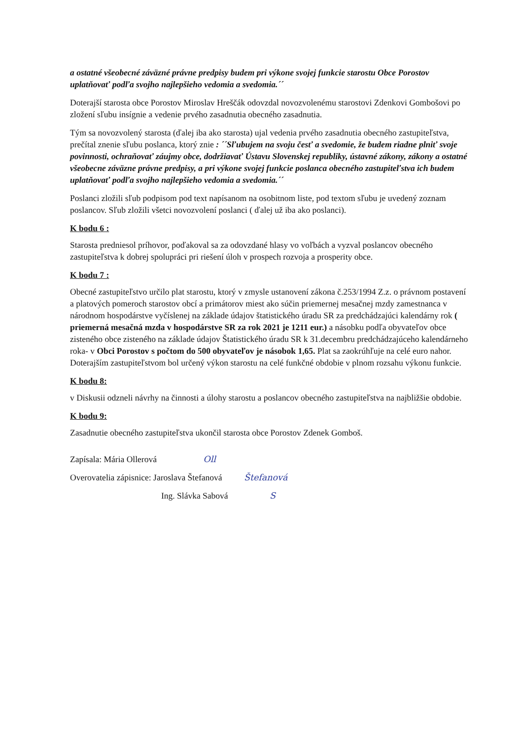a ostatné všeobecné záväzné právne predpisy budem pri výkone svojej funkcie starostu Obce Porostov uplatňovať podľa svojho najlepšieho vedomia a svedomia.´´
Doterajší starosta obce Porostov Miroslav Hreščák odovzdal novozvolenému starostovi Zdenkovi Gombošovi po zložení sľubu insígnie a vedenie prvého zasadnutia obecného zasadnutia.
Tým sa novozvolený starosta (ďalej iba ako starosta) ujal vedenia prvého zasadnutia obecného zastupiteľstva, prečítal znenie sľubu poslanca, ktorý znie : ´´Sľubujem na svoju česť a svedomie, že budem riadne plniť svoje povinnosti, ochraňovať záujmy obce, dodržiavať Ústavu Slovenskej republiky, ústavné zákony, zákony a ostatné všeobecne záväzne právne predpisy, a pri výkone svojej funkcie poslanca obecného zastupiteľstva ich budem uplatňovať podľa svojho najlepšieho vedomia a svedomia.´´
Poslanci zložili sľub podpisom pod text napísanom na osobitnom liste, pod textom sľubu je uvedený zoznam poslancov. Sľub zložili všetci novozvolení poslanci ( ďalej už iba ako poslanci).
K bodu 6 :
Starosta predniesol príhovor, poďakoval sa za odovzdané hlasy vo voľbách a vyzval poslancov obecného zastupiteľstva k dobrej spolupráci pri riešení úloh v prospech rozvoja a prosperity obce.
K bodu 7 :
Obecné zastupiteľstvo určilo plat starostu, ktorý v zmysle ustanovení zákona č.253/1994 Z.z. o právnom postavení a platových pomeroch starostov obcí a primátorov miest ako súčin priemernej mesačnej mzdy zamestnanca v národnom hospodárstve vyčíslenej na základe údajov štatistického úradu SR za predchádzajúci kalendárny rok ( priemerná mesačná mzda v hospodárstve SR za rok 2021 je 1211 eur.) a násobku podľa obyvateľov obce zisteného obce zisteného na základe údajov Štatistického úradu SR k 31.decembru predchádzajúceho kalendárneho roka- v Obci Porostov s počtom do 500 obyvateľov je násobok 1,65. Plat sa zaokrúhľuje na celé euro nahor. Doterajším zastupiteľstvom bol určený výkon starostu na celé funkčné obdobie v plnom rozsahu výkonu funkcie.
K bodu 8:
v Diskusii odzneli návrhy na činnosti a úlohy starostu a poslancov obecného zastupiteľstva na najbližšie obdobie.
K bodu 9:
Zasadnutie obecného zastupiteľstva ukončil starosta obce Porostov Zdenek Gomboš.
Zapísala: Mária Ollerová Oll
Overovatelia zápisnice: Jaroslava Štefanová Štefanová
Ing. Slávka Sabová S